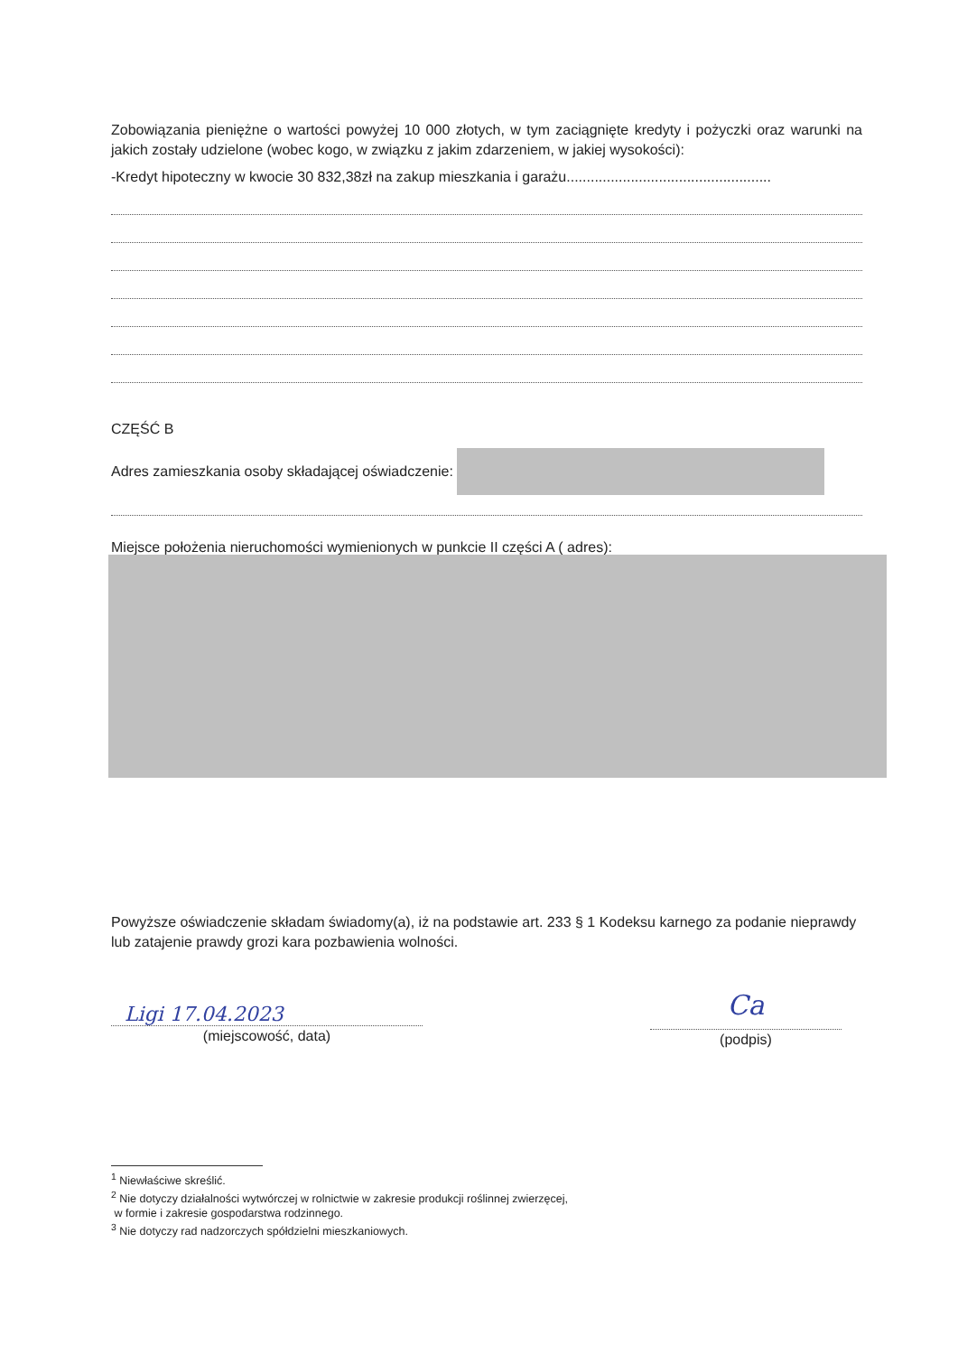Zobowiązania pieniężne o wartości powyżej 10 000 złotych, w tym zaciągnięte kredyty i pożyczki oraz warunki na jakich zostały udzielone (wobec kogo, w związku z jakim zdarzeniem, w jakiej wysokości):
-Kredyt hipoteczny w kwocie 30 832,38zł na zakup mieszkania i garażu...................................................
CZĘŚĆ B
Adres zamieszkania osoby składającej oświadczenie:
Miejsce położenia nieruchomości wymienionych w punkcie II części A ( adres):
Powyższe oświadczenie składam świadomy(a), iż na podstawie art. 233 § 1 Kodeksu karnego za podanie nieprawdy lub zatajenie prawdy grozi kara pozbawienia wolności.
Ligi 17.04.2023
(miejscowość, data)
Ca
(podpis)
<sup>1</sup> Niewłaściwe skreślić.
<sup>2</sup> Nie dotyczy działalności wytwórczej w rolnictwie w zakresie produkcji roślinnej zwierzęcej,
w formie i zakresie gospodarstwa rodzinnego.
<sup>3</sup> Nie dotyczy rad nadzorczych spółdzielni mieszkaniowych.